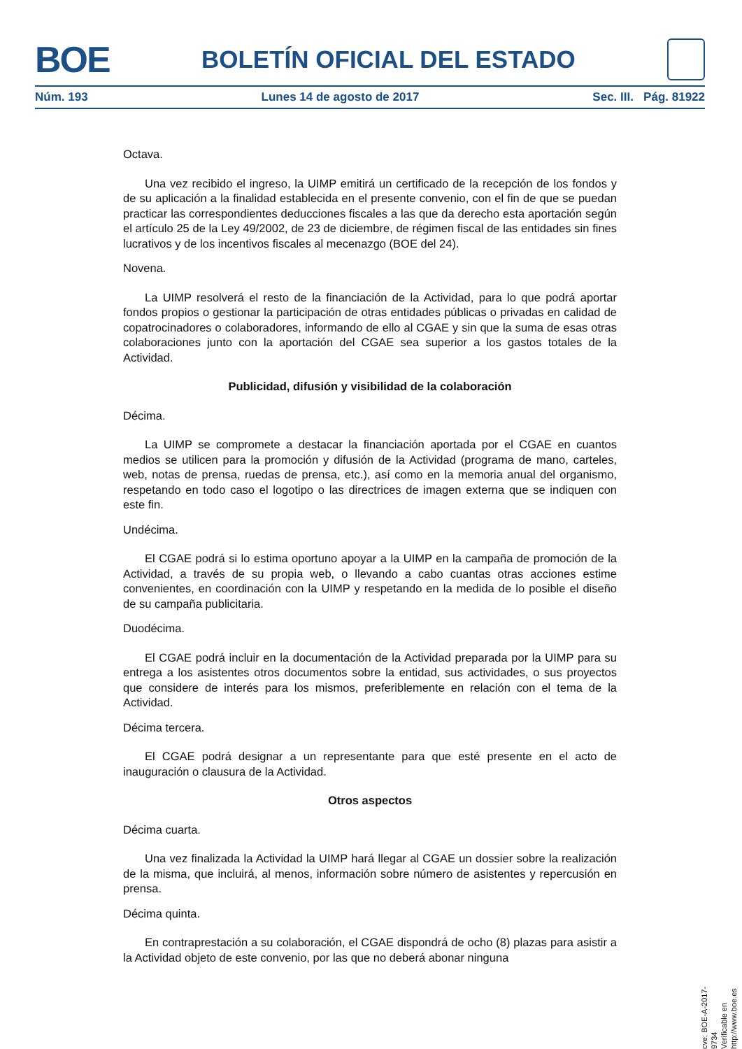BOE BOLETÍN OFICIAL DEL ESTADO
Núm. 193 Lunes 14 de agosto de 2017 Sec. III. Pág. 81922
Octava.
Una vez recibido el ingreso, la UIMP emitirá un certificado de la recepción de los fondos y de su aplicación a la finalidad establecida en el presente convenio, con el fin de que se puedan practicar las correspondientes deducciones fiscales a las que da derecho esta aportación según el artículo 25 de la Ley 49/2002, de 23 de diciembre, de régimen fiscal de las entidades sin fines lucrativos y de los incentivos fiscales al mecenazgo (BOE del 24).
Novena.
La UIMP resolverá el resto de la financiación de la Actividad, para lo que podrá aportar fondos propios o gestionar la participación de otras entidades públicas o privadas en calidad de copatrocinadores o colaboradores, informando de ello al CGAE y sin que la suma de esas otras colaboraciones junto con la aportación del CGAE sea superior a los gastos totales de la Actividad.
Publicidad, difusión y visibilidad de la colaboración
Décima.
La UIMP se compromete a destacar la financiación aportada por el CGAE en cuantos medios se utilicen para la promoción y difusión de la Actividad (programa de mano, carteles, web, notas de prensa, ruedas de prensa, etc.), así como en la memoria anual del organismo, respetando en todo caso el logotipo o las directrices de imagen externa que se indiquen con este fin.
Undécima.
El CGAE podrá si lo estima oportuno apoyar a la UIMP en la campaña de promoción de la Actividad, a través de su propia web, o llevando a cabo cuantas otras acciones estime convenientes, en coordinación con la UIMP y respetando en la medida de lo posible el diseño de su campaña publicitaria.
Duodécima.
El CGAE podrá incluir en la documentación de la Actividad preparada por la UIMP para su entrega a los asistentes otros documentos sobre la entidad, sus actividades, o sus proyectos que considere de interés para los mismos, preferiblemente en relación con el tema de la Actividad.
Décima tercera.
El CGAE podrá designar a un representante para que esté presente en el acto de inauguración o clausura de la Actividad.
Otros aspectos
Décima cuarta.
Una vez finalizada la Actividad la UIMP hará llegar al CGAE un dossier sobre la realización de la misma, que incluirá, al menos, información sobre número de asistentes y repercusión en prensa.
Décima quinta.
En contraprestación a su colaboración, el CGAE dispondrá de ocho (8) plazas para asistir a la Actividad objeto de este convenio, por las que no deberá abonar ninguna
cve: BOE-A-2017-9734
Verificable en http://www.boe.es